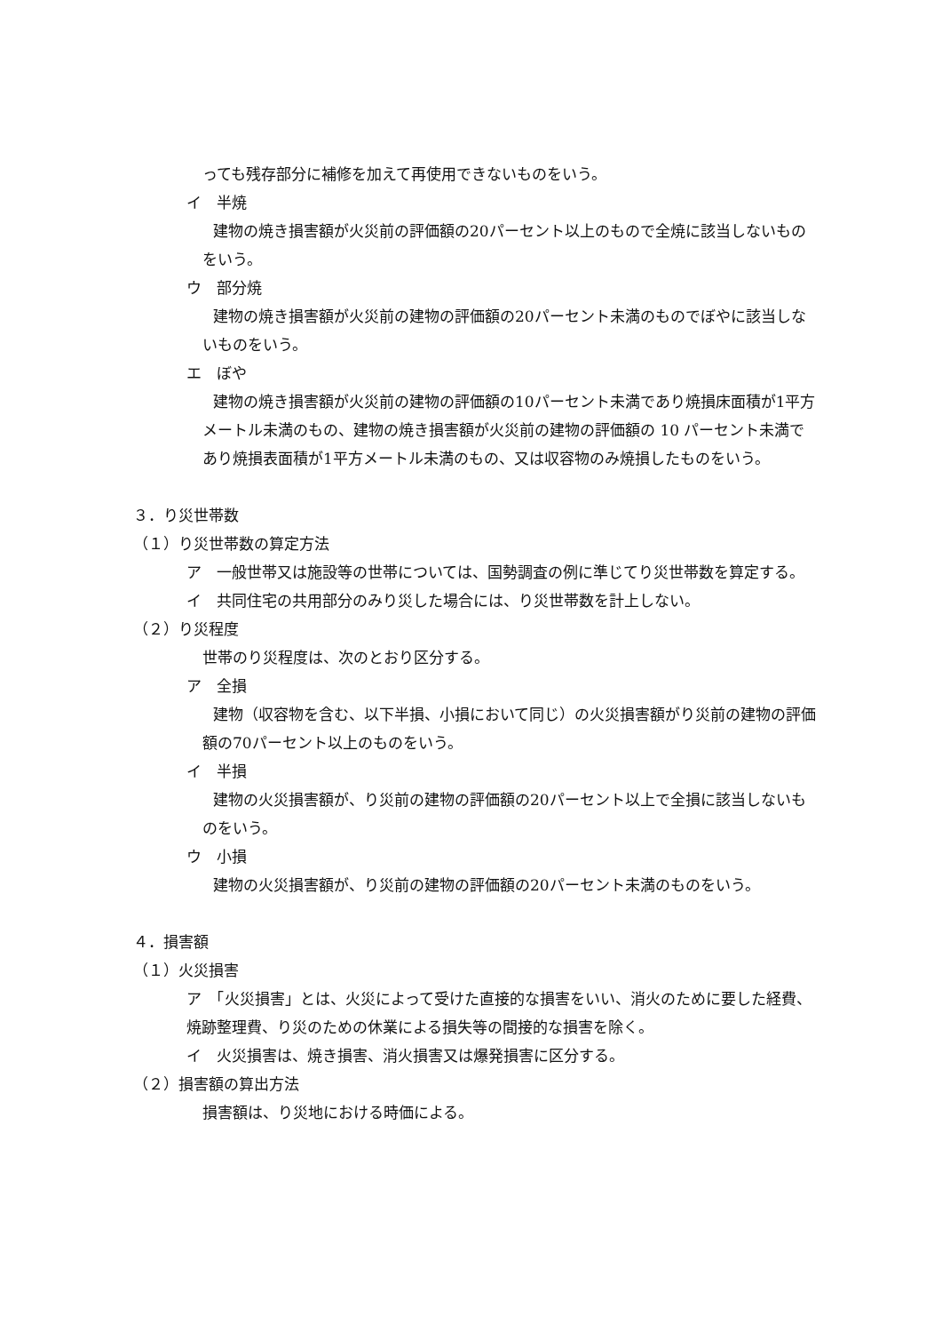っても残存部分に補修を加えて再使用できないものをいう。
イ　半焼
建物の焼き損害額が火災前の評価額の20パーセント以上のもので全焼に該当しないものをいう。
ウ　部分焼
建物の焼き損害額が火災前の建物の評価額の20パーセント未満のものでぼやに該当しないものをいう。
エ　ぼや
建物の焼き損害額が火災前の建物の評価額の10パーセント未満であり焼損床面積が1平方メートル未満のもの、建物の焼き損害額が火災前の建物の評価額の 10 パーセント未満であり焼損表面積が1平方メートル未満のもの、又は収容物のみ焼損したものをいう。
３．り災世帯数
（１）り災世帯数の算定方法
ア　一般世帯又は施設等の世帯については、国勢調査の例に準じてり災世帯数を算定する。
イ　共同住宅の共用部分のみり災した場合には、り災世帯数を計上しない。
（２）り災程度
世帯のり災程度は、次のとおり区分する。
ア　全損
建物（収容物を含む、以下半損、小損において同じ）の火災損害額がり災前の建物の評価額の70パーセント以上のものをいう。
イ　半損
建物の火災損害額が、り災前の建物の評価額の20パーセント以上で全損に該当しないものをいう。
ウ　小損
建物の火災損害額が、り災前の建物の評価額の20パーセント未満のものをいう。
４．損害額
（１）火災損害
ア　「火災損害」とは、火災によって受けた直接的な損害をいい、消火のために要した経費、焼跡整理費、り災のための休業による損失等の間接的な損害を除く。
イ　火災損害は、焼き損害、消火損害又は爆発損害に区分する。
（２）損害額の算出方法
損害額は、り災地における時価による。